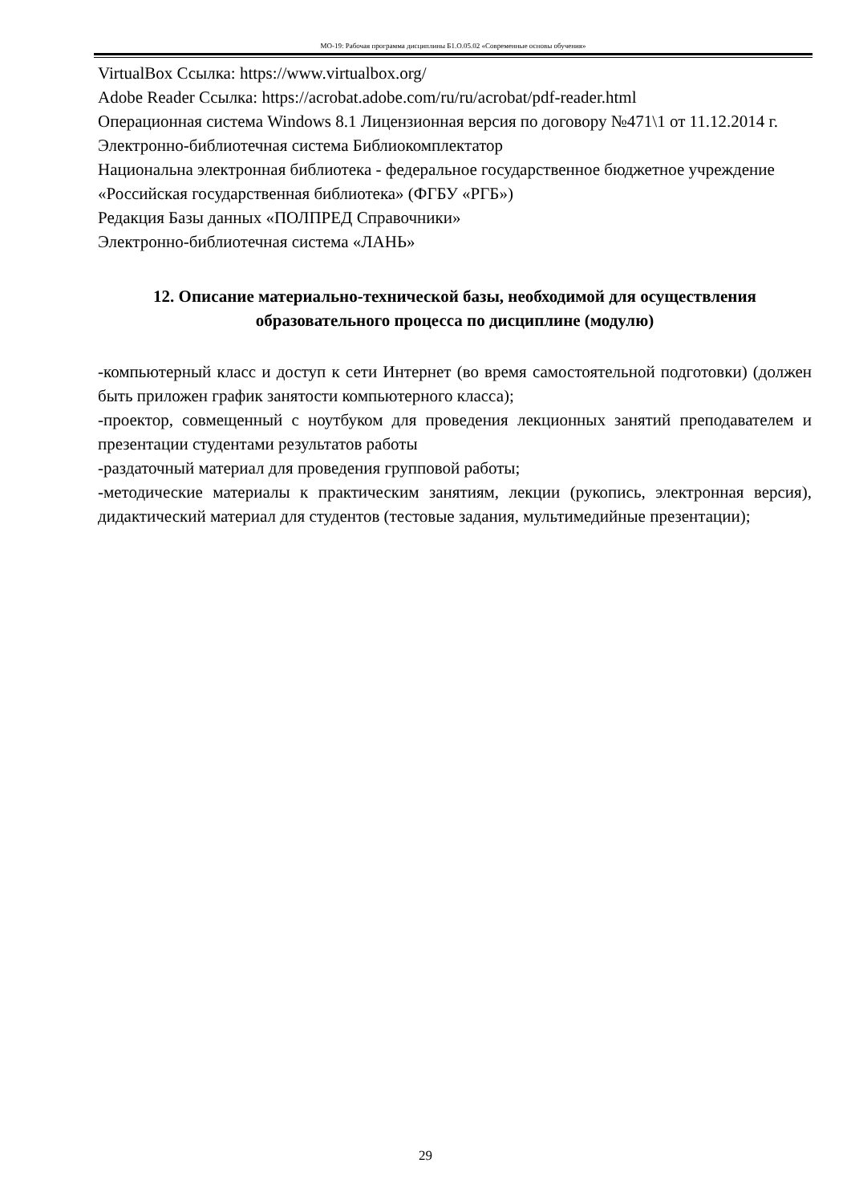МО-19: Рабочая программа дисциплины Б1.О.05.02 «Современные основы обучения»
VirtualBox Ссылка: https://www.virtualbox.org/
Adobe Reader Ссылка: https://acrobat.adobe.com/ru/ru/acrobat/pdf-reader.html
Операционная система Windows 8.1 Лицензионная версия по договору №471\1 от 11.12.2014 г.
Электронно-библиотечная система Библиокомплектатор
Национальна электронная библиотека - федеральное государственное бюджетное учреждение «Российская государственная библиотека» (ФГБУ «РГБ»)
Редакция Базы данных «ПОЛПРЕД Справочники»
Электронно-библиотечная система «ЛАНЬ»
12. Описание материально-технической базы, необходимой для осуществления образовательного процесса по дисциплине (модулю)
-компьютерный класс и доступ к сети Интернет (во время самостоятельной подготовки) (должен быть приложен график занятости компьютерного класса);
-проектор, совмещенный с ноутбуком для проведения лекционных занятий преподавателем и презентации студентами результатов работы
-раздаточный материал для проведения групповой работы;
-методические материалы к практическим занятиям, лекции (рукопись, электронная версия), дидактический материал для студентов (тестовые задания, мультимедийные презентации);
29